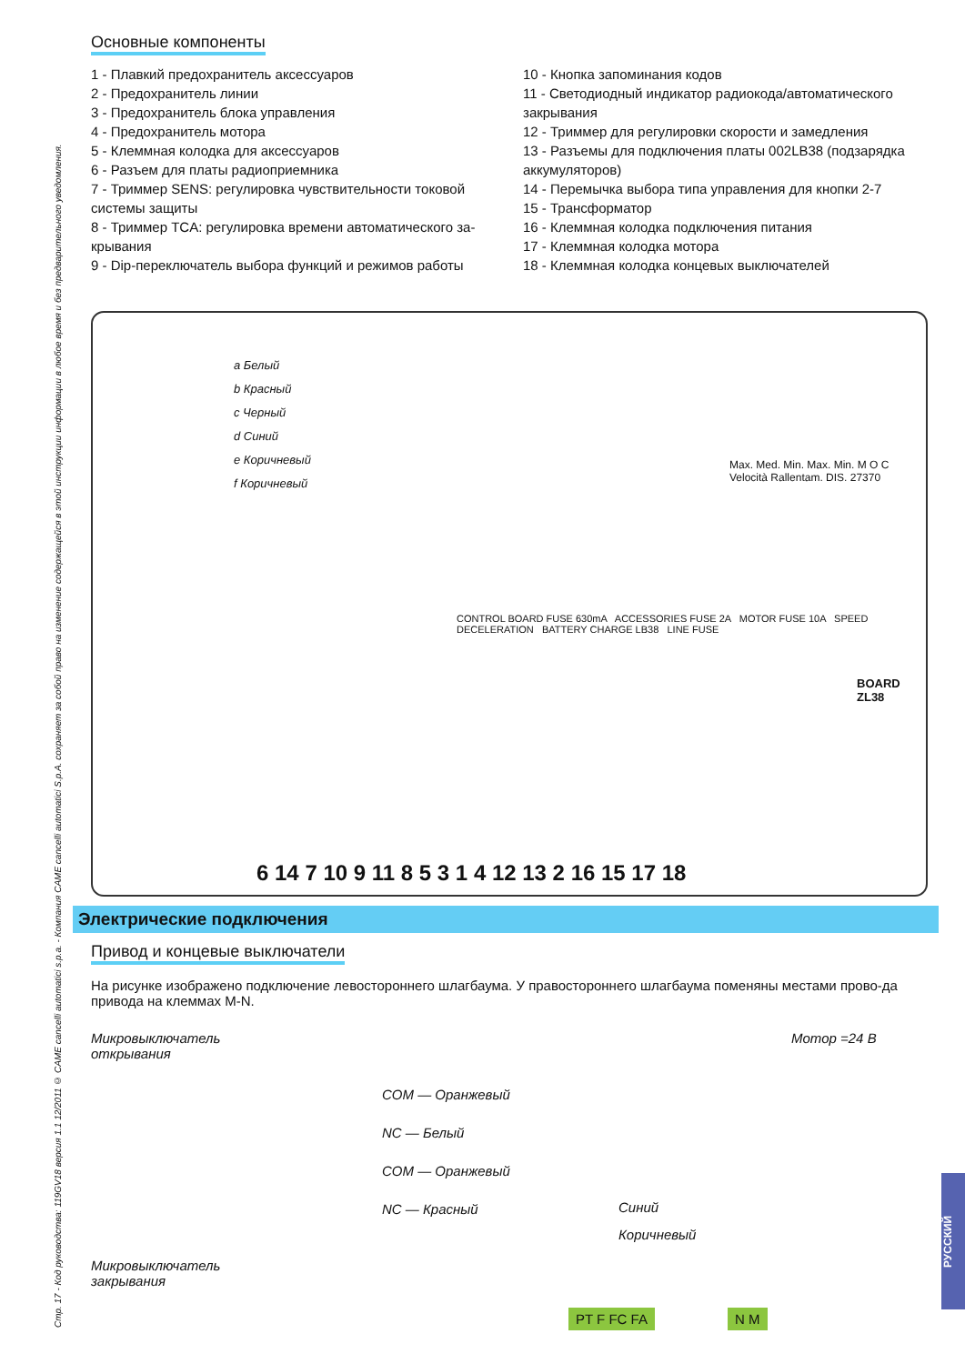Стр. 17 - Код руководства: 119GV18 версия 1.1 12/2011 © CAME cancelli automatici s.p.a. - Компания CAME cancelli automatici S.p.A. сохраняет за собой право на изменение содержащейся в этой инструкции информации в любое время и без предварительного уведомления.
Основные компоненты
1 - Плавкий предохранитель аксессуаров
2 - Предохранитель линии
3 - Предохранитель блока управления
4 - Предохранитель мотора
5 - Клеммная колодка для аксессуаров
6 - Разъем для платы радиоприемника
7 - Триммер SENS: регулировка чувствительности токовой системы защиты
8 - Триммер TCA: регулировка времени автоматического за-крывания
9 - Dip-переключатель выбора функций и режимов работы
10 - Кнопка запоминания кодов
11 - Светодиодный индикатор радиокода/автоматического закрывания
12 - Триммер для регулировки скорости и замедления
13 - Разъемы для подключения платы 002LB38 (подзарядка аккумуляторов)
14 - Перемычка выбора типа управления для кнопки 2-7
15 - Трансформатор
16 - Клеммная колодка подключения питания
17 - Клеммная колодка мотора
18 - Клеммная колодка концевых выключателей
a Белый
b Красный
c Черный
d Синий
e Коричневый
f Коричневый
CONTROL BOARD FUSE 630mA ACCESSORIES FUSE 2A MOTOR FUSE 10A SPEED DECELERATION BATTERY CHARGE LB38 LINE FUSE
Max. Med. Min. Max. Min. M O C Velocità Rallentam. DIS. 27370
BOARD ZL38
6 14 7 10 9 11 8 5 3 1 4 12 13 2 16 15 17 18
Электрические подключения
Привод и концевые выключатели
На рисунке изображено подключение левостороннего шлагбаума. У правостороннего шлагбаума поменяны местами прово-да привода на клеммах M-N.
Микровыключатель
открывания
Микровыключатель
закрывания
COM — Оранжевый
NC — Белый
COM — Оранжевый
NC — Красный
Мотор =24 В
Синий
Коричневый
PT F FC FA N M
РУССКИЙ